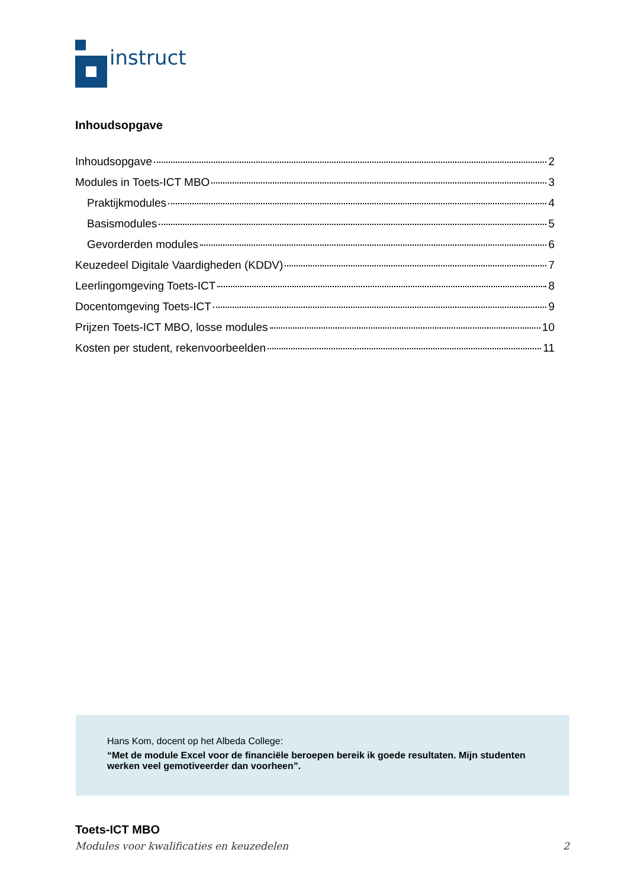instruct
Inhoudsopgave
Inhoudsopgave 2
Modules in Toets-ICT MBO 3
Praktijkmodules 4
Basismodules 5
Gevorderden modules 6
Keuzedeel Digitale Vaardigheden (KDDV) 7
Leerlingomgeving Toets-ICT 8
Docentomgeving Toets-ICT 9
Prijzen Toets-ICT MBO, losse modules 10
Kosten per student, rekenvoorbeelden 11
Hans Kom, docent op het Albeda College:
“Met de module Excel voor de financiële beroepen bereik ik goede resultaten. Mijn studenten werken veel gemotiveerder dan voorheen”.
Toets-ICT MBO
Modules voor kwalificaties en keuzedelen 2